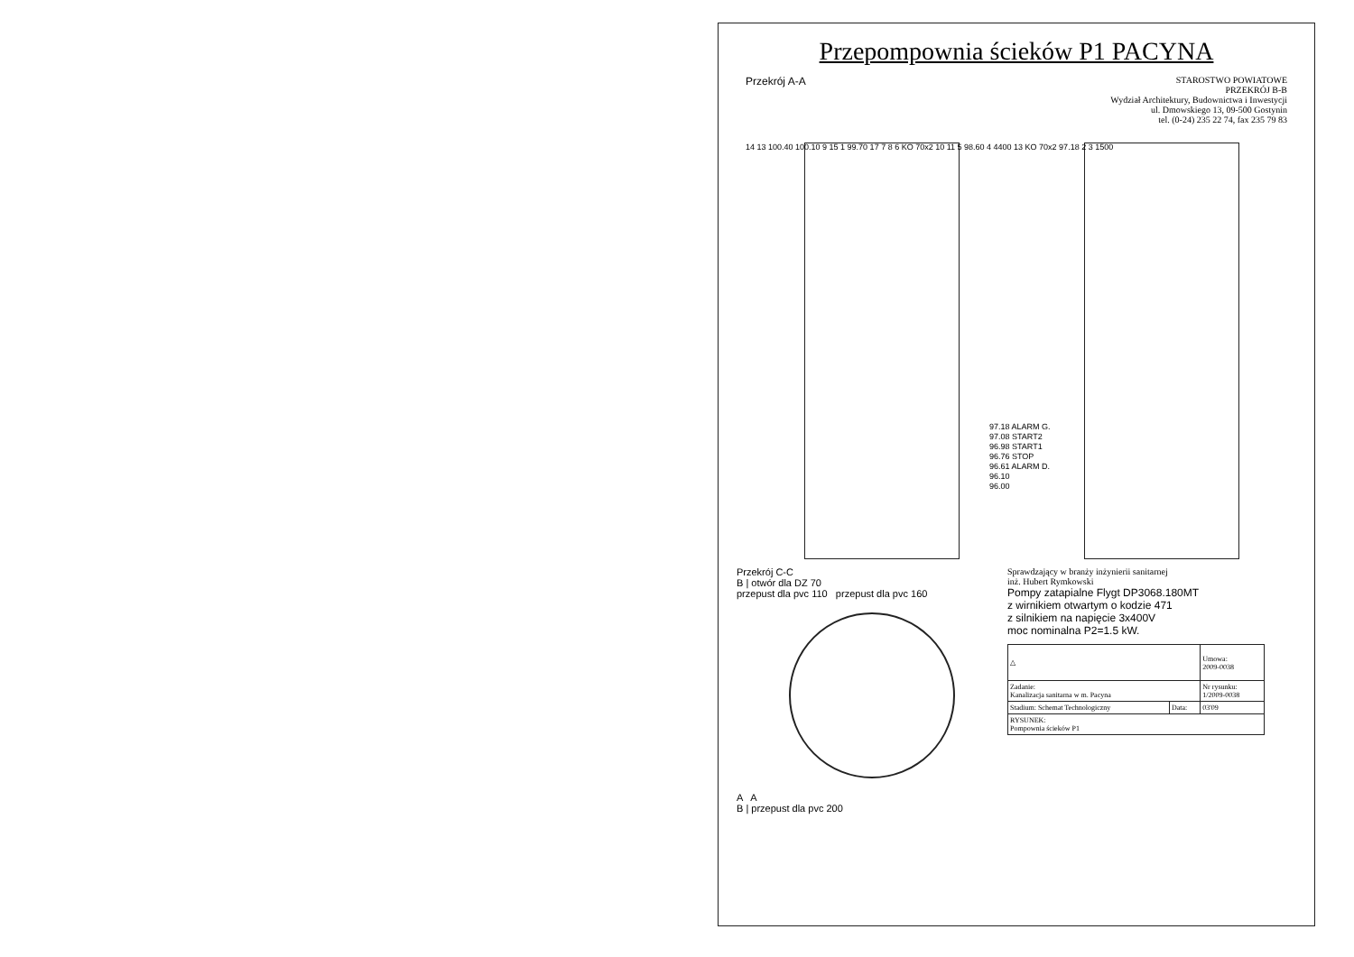Przepompownia ścieków P1 PACYNA
Przekrój A-A
STAROSTWO POWIATOWE
PRZEKRÓJ B-B
Wydział Architektury, Budownictwa i Inwestycji
ul. Dmowskiego 13, 09-500 Gostynin
tel. (0-24) 235 22 74, fax 235 79 83
97.18 ALARM G.
97.08 START2
96.98 START1
96.76 STOP
96.61 ALARM D.
96.10
96.00
14 13 100.40 100.10 9 15 1 99.70 17 7 8 6 KO 70x2 10 11 5 98.60 4 4400 13 KO 70x2 97.18 2 3 1500
Przekrój C-C
B | otwór dla DZ 70
przepust dla pvc 110 przepust dla pvc 160
A A
B | przepust dla pvc 200
Sprawdzający w branży inżynierii sanitarnej
inż. Hubert Rymkowski
Pompy zatapialne Flygt DP3068.180MT
z wirnikiem otwartym o kodzie 471
z silnikiem na napięcie 3x400V
moc nominalna P2=1.5 kW.
| △ | | Umowa: 2009-0038 |
| Zadanie: Kanalizacja sanitarna w m. Pacyna | | Nr rysunku: 1/2009-0038 |
| Stadium: Schemat Technologiczny | Data: | 03'09 |
| RYSUNEK: Pompownia ścieków P1 | | |